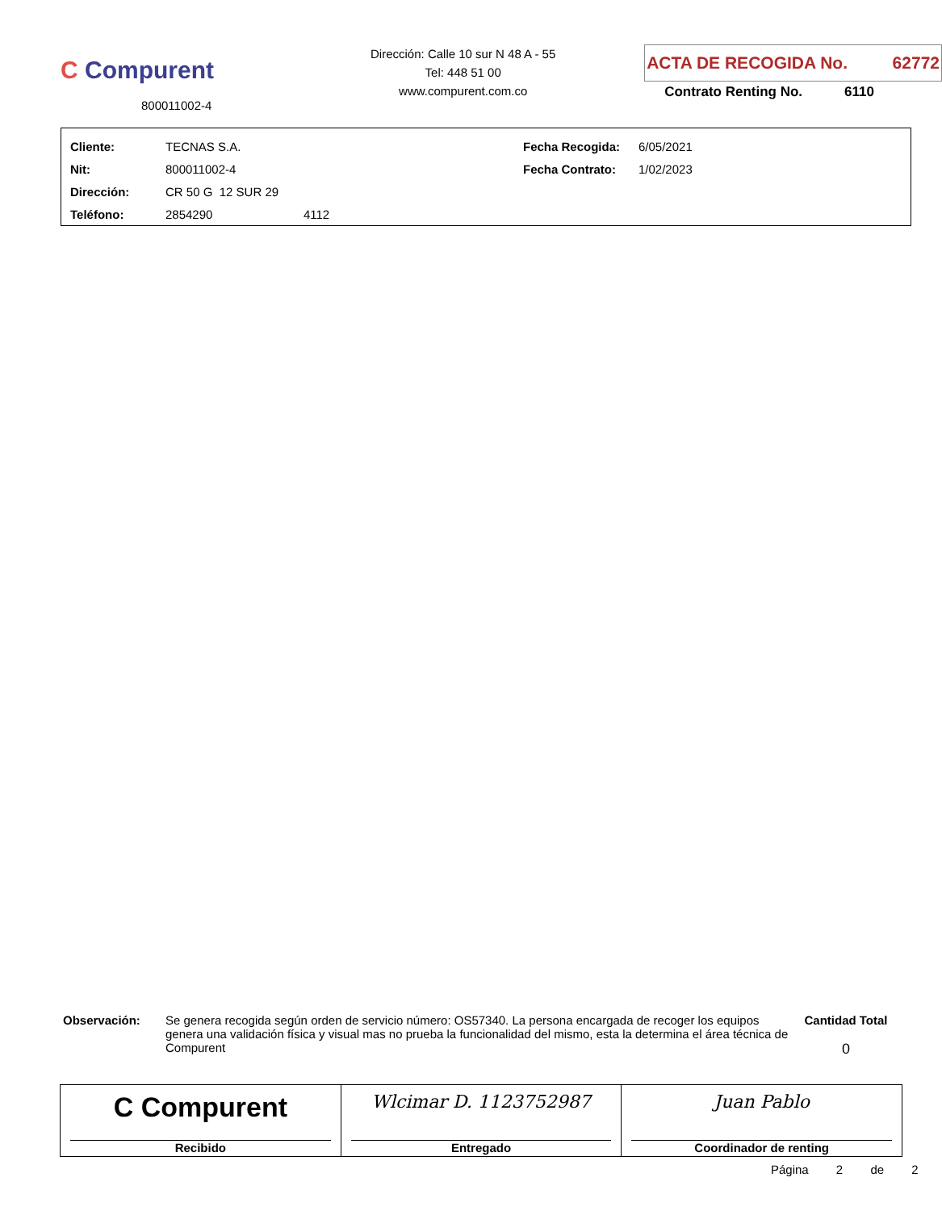C Compurent
800011002-4
Dirección: Calle 10 sur N 48 A - 55
Tel: 448 51 00
www.compurent.com.co
ACTA DE RECOGIDA No. 62772
Contrato Renting No. 6110
| Cliente: | TECNAS S.A. | Fecha Recogida: | 6/05/2021 |
| Nit: | 800011002-4 | Fecha Contrato: | 1/02/2023 |
| Dirección: | CR 50 G 12 SUR 29 | | |
| Teléfono: | 2854290 4112 | | |
Observación: Se genera recogida según orden de servicio número: OS57340. La persona encargada de recoger los equipos genera una validación física y visual mas no prueba la funcionalidad del mismo, esta la determina el área técnica de Compurent
Cantidad Total
0
| C Compurent Recibido | Wlcimar D. 1123752987 Entregado | Juan Pablo Coordinador de renting |
Página 2 de 2